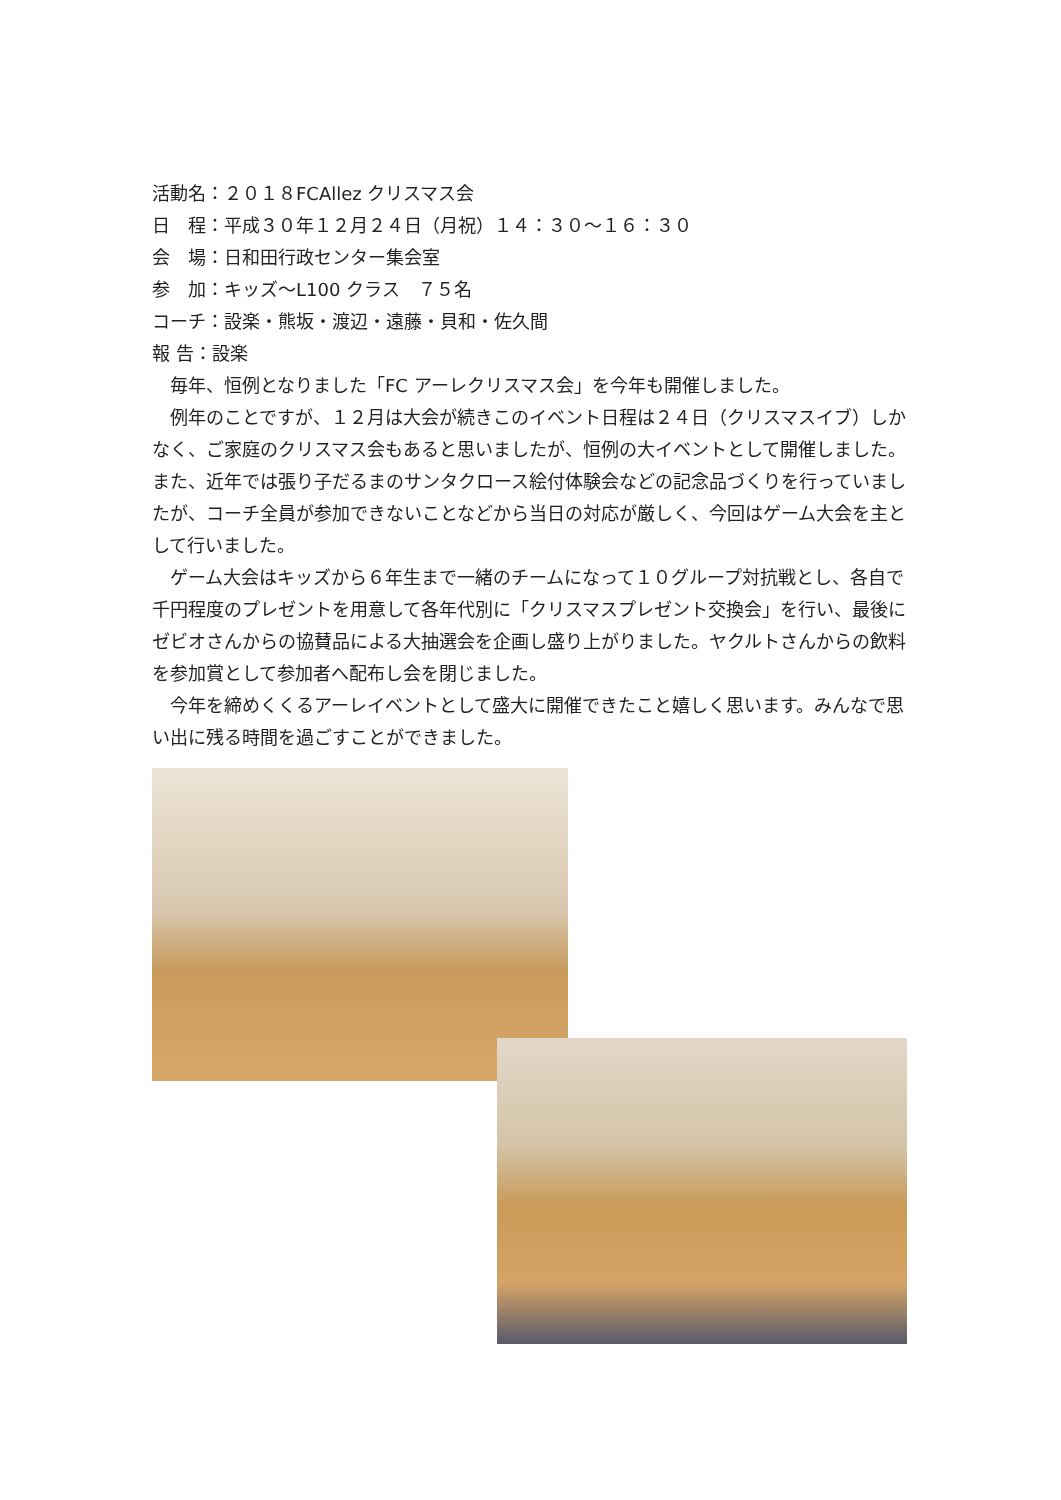活動名：２０１８FCAllez クリスマス会
日　程：平成３０年１２月２４日（月祝）１４：３０～１６：３０
会　場：日和田行政センター集会室
参　加：キッズ～L100 クラス　７５名
コーチ：設楽・熊坂・渡辺・遠藤・貝和・佐久間
報 告：設楽
　毎年、恒例となりました「FC アーレクリスマス会」を今年も開催しました。
　例年のことですが、１２月は大会が続きこのイベント日程は２４日（クリスマスイブ）しかなく、ご家庭のクリスマス会もあると思いましたが、恒例の大イベントとして開催しました。また、近年では張り子だるまのサンタクロース絵付体験会などの記念品づくりを行っていましたが、コーチ全員が参加できないことなどから当日の対応が厳しく、今回はゲーム大会を主として行いました。
　ゲーム大会はキッズから６年生まで一緒のチームになって１０グループ対抗戦とし、各自で千円程度のプレゼントを用意して各年代別に「クリスマスプレゼント交換会」を行い、最後にゼビオさんからの協賛品による大抽選会を企画し盛り上がりました。ヤクルトさんからの飲料を参加賞として参加者へ配布し会を閉じました。
　今年を締めくくるアーレイベントとして盛大に開催できたこと嬉しく思います。みんなで思い出に残る時間を過ごすことができました。